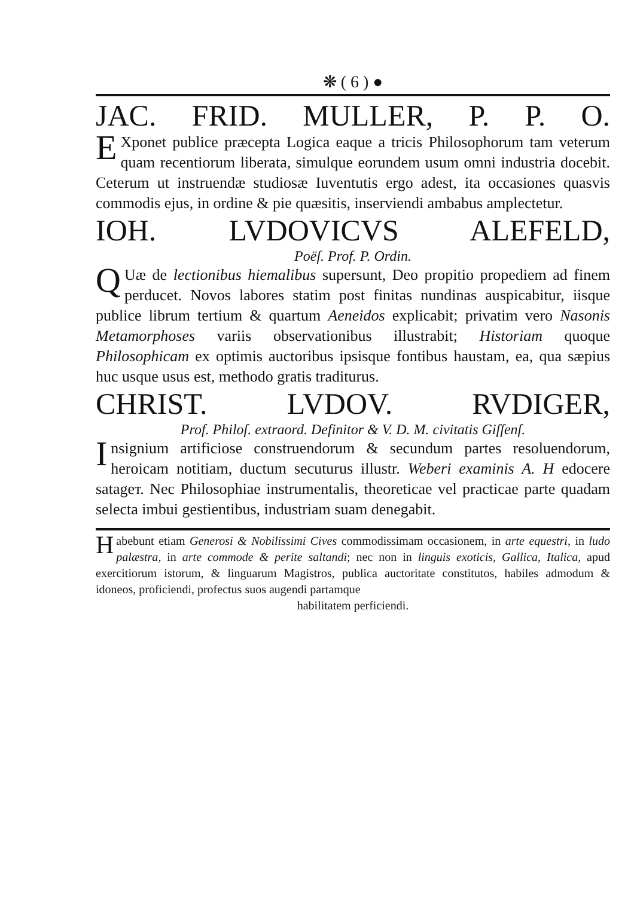❋ ( 6 ) ●
JAC. FRID. MULLER, P. P. O.
EXponet publice præcepta Logica eaque a tricis Philosophorum tam veterum quam recentiorum liberata, simulque eorundem usum omni industria docebit. Ceterum ut instruendæ studiosæ Iuventutis ergo adest, ita occasiones quasvis commodis ejus, in ordine & pie quæsitis, inserviendi ambabus amplectetur.
IOH. LVDOVICVS ALEFELD,
Poëſ. Prof. P. Ordin.
QUæ de lectionibus hiemalibus supersunt, Deo propitio propediem ad finem perducet. Novos labores statim post finitas nundinas auspicabitur, iisque publice librum tertium & quartum Aeneidos explicabit; privatim vero Nasonis Metamorphoses variis observationibus illustrabit; Historiam quoque Philosophicam ex optimis auctoribus ipsisque fontibus haustam, ea, qua sæpius huc usque usus est, methodo gratis traditurus.
CHRIST. LVDOV. RVDIGER,
Prof. Philoſ. extraord. Definitor & V. D. M. civitatis Giſſenſ.
Insignium artificiose construendorum & secundum partes resoluendorum, heroicam notitiam, ductum secuturus illustr. Weberi examinis A. H edocere satagет. Nec Philosophiae instrumentalis, theoreticae vel practicae parte quadam selecta imbui gestientibus, industriam suam denegabit.
Habebunt etiam Generosi & Nobilissimi Cives commodissimam occasionem, in arte equestri, in ludo palæstra, in arte commode & perite saltandi; nec non in linguis exoticis, Gallica, Italica, apud exercitiorum istorum, & linguarum Magistros, publica auctoritate constitutos, habiles admodum & idoneos, proficiendi, profectus suos augendi partamque
habilitatem perficiendi.